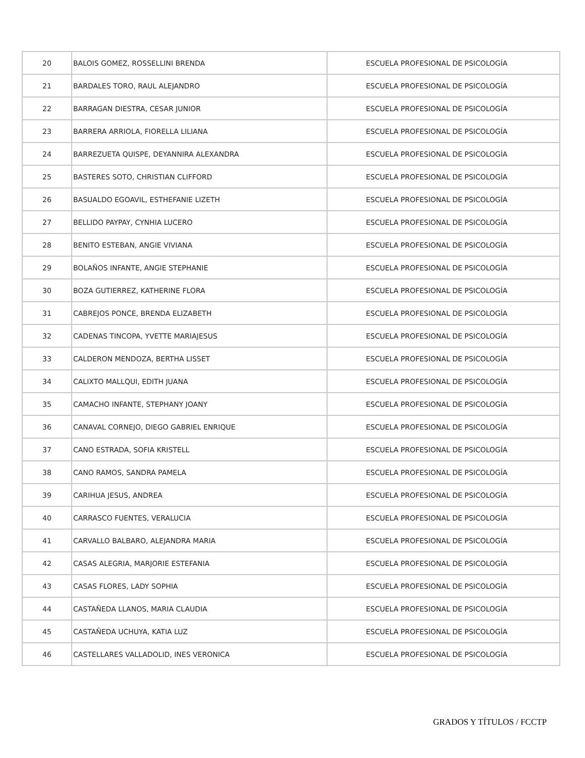| 20 | BALOIS GOMEZ, ROSSELLINI BRENDA | ESCUELA PROFESIONAL DE PSICOLOGÍA |
| 21 | BARDALES TORO, RAUL ALEJANDRO | ESCUELA PROFESIONAL DE PSICOLOGÍA |
| 22 | BARRAGAN DIESTRA, CESAR JUNIOR | ESCUELA PROFESIONAL DE PSICOLOGÍA |
| 23 | BARRERA ARRIOLA, FIORELLA LILIANA | ESCUELA PROFESIONAL DE PSICOLOGÍA |
| 24 | BARREZUETA QUISPE, DEYANNIRA ALEXANDRA | ESCUELA PROFESIONAL DE PSICOLOGÍA |
| 25 | BASTERES SOTO, CHRISTIAN CLIFFORD | ESCUELA PROFESIONAL DE PSICOLOGÍA |
| 26 | BASUALDO EGOAVIL, ESTHEFANIE LIZETH | ESCUELA PROFESIONAL DE PSICOLOGÍA |
| 27 | BELLIDO PAYPAY, CYNHIA LUCERO | ESCUELA PROFESIONAL DE PSICOLOGÍA |
| 28 | BENITO ESTEBAN, ANGIE VIVIANA | ESCUELA PROFESIONAL DE PSICOLOGÍA |
| 29 | BOLAÑOS INFANTE, ANGIE STEPHANIE | ESCUELA PROFESIONAL DE PSICOLOGÍA |
| 30 | BOZA GUTIERREZ, KATHERINE FLORA | ESCUELA PROFESIONAL DE PSICOLOGÍA |
| 31 | CABREJOS PONCE, BRENDA ELIZABETH | ESCUELA PROFESIONAL DE PSICOLOGÍA |
| 32 | CADENAS TINCOPA, YVETTE MARIAJESUS | ESCUELA PROFESIONAL DE PSICOLOGÍA |
| 33 | CALDERON MENDOZA, BERTHA LISSET | ESCUELA PROFESIONAL DE PSICOLOGÍA |
| 34 | CALIXTO MALLQUI, EDITH JUANA | ESCUELA PROFESIONAL DE PSICOLOGÍA |
| 35 | CAMACHO INFANTE, STEPHANY JOANY | ESCUELA PROFESIONAL DE PSICOLOGÍA |
| 36 | CANAVAL CORNEJO, DIEGO GABRIEL ENRIQUE | ESCUELA PROFESIONAL DE PSICOLOGÍA |
| 37 | CANO ESTRADA, SOFIA KRISTELL | ESCUELA PROFESIONAL DE PSICOLOGÍA |
| 38 | CANO RAMOS, SANDRA PAMELA | ESCUELA PROFESIONAL DE PSICOLOGÍA |
| 39 | CARIHUA JESUS, ANDREA | ESCUELA PROFESIONAL DE PSICOLOGÍA |
| 40 | CARRASCO FUENTES, VERALUCIA | ESCUELA PROFESIONAL DE PSICOLOGÍA |
| 41 | CARVALLO BALBARO, ALEJANDRA MARIA | ESCUELA PROFESIONAL DE PSICOLOGÍA |
| 42 | CASAS ALEGRIA, MARJORIE ESTEFANIA | ESCUELA PROFESIONAL DE PSICOLOGÍA |
| 43 | CASAS FLORES, LADY SOPHIA | ESCUELA PROFESIONAL DE PSICOLOGÍA |
| 44 | CASTAÑEDA LLANOS, MARIA CLAUDIA | ESCUELA PROFESIONAL DE PSICOLOGÍA |
| 45 | CASTAÑEDA UCHUYA, KATIA LUZ | ESCUELA PROFESIONAL DE PSICOLOGÍA |
| 46 | CASTELLARES VALLADOLID, INES VERONICA | ESCUELA PROFESIONAL DE PSICOLOGÍA |
GRADOS Y TÍTULOS / FCCTP